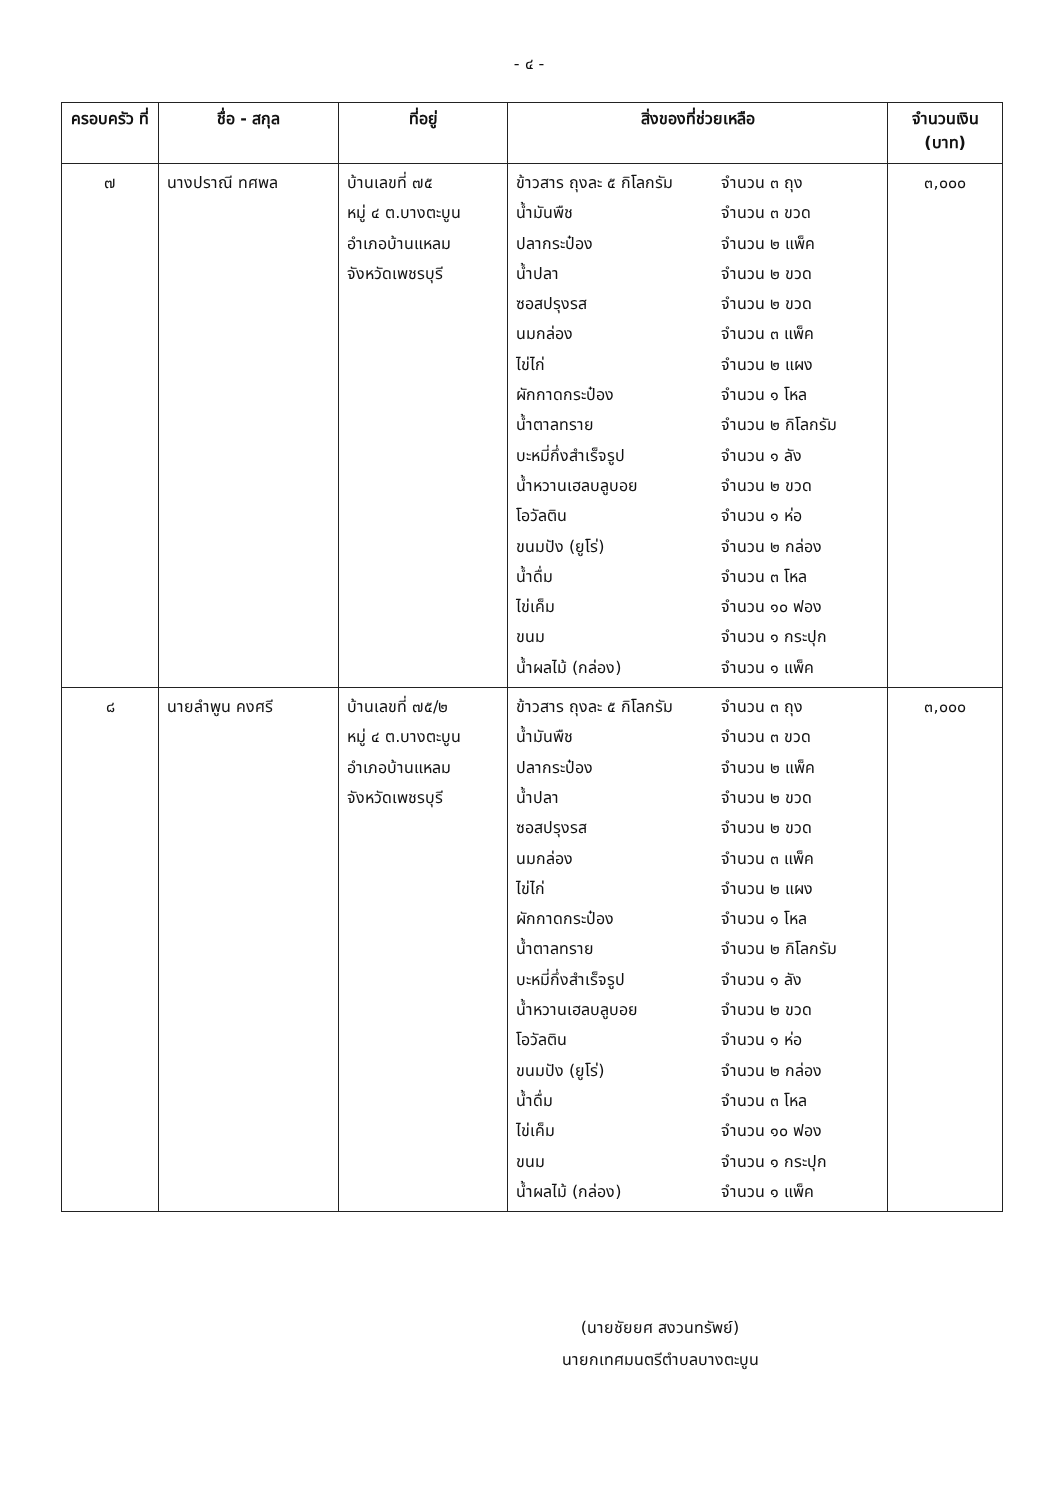- ๔ -
| ครอบครัว ที่ | ชื่อ - สกุล | ที่อยู่ | สิ่งของที่ช่วยเหลือ | จำนวนเงิน (บาท) |
| --- | --- | --- | --- | --- |
| ๗ | นางปราณี ทศพล | บ้านเลขที่ ๗๕ หมู่ ๔ ต.บางตะบูน อำเภอบ้านแหลม จังหวัดเพชรบุรี | ข้าวสาร ถุงละ ๕ กิโลกรัม จำนวน ๓ ถุง น้ำมันพืช จำนวน ๓ ขวด ปลากระป๋อง จำนวน ๒ แพ็ค น้ำปลา จำนวน ๒ ขวด ซอสปรุงรส จำนวน ๒ ขวด นมกล่อง จำนวน ๓ แพ็ค ไข่ไก่ จำนวน ๒ แผง ผักกาดกระป๋อง จำนวน ๑ โหล น้ำตาลทราย จำนวน ๒ กิโลกรัม บะหมี่กึ่งสำเร็จรูป จำนวน ๑ ลัง น้ำหวานเฮลบลูบอย จำนวน ๒ ขวด โอวัลติน จำนวน ๑ ห่อ ขนมปัง (ยูโร่) จำนวน ๒ กล่อง น้ำดื่ม จำนวน ๓ โหล ไข่เค็ม จำนวน ๑๐ ฟอง ขนม จำนวน ๑ กระปุก น้ำผลไม้ (กล่อง) จำนวน ๑ แพ็ค | ๓,๐๐๐ |
| ๘ | นายลำพูน คงศรี | บ้านเลขที่ ๗๕/๒ หมู่ ๔ ต.บางตะบูน อำเภอบ้านแหลม จังหวัดเพชรบุรี | ข้าวสาร ถุงละ ๕ กิโลกรัม จำนวน ๓ ถุง น้ำมันพืช จำนวน ๓ ขวด ปลากระป๋อง จำนวน ๒ แพ็ค น้ำปลา จำนวน ๒ ขวด ซอสปรุงรส จำนวน ๒ ขวด นมกล่อง จำนวน ๓ แพ็ค ไข่ไก่ จำนวน ๒ แผง ผักกาดกระป๋อง จำนวน ๑ โหล น้ำตาลทราย จำนวน ๒ กิโลกรัม บะหมี่กึ่งสำเร็จรูป จำนวน ๑ ลัง น้ำหวานเฮลบลูบอย จำนวน ๒ ขวด โอวัลติน จำนวน ๑ ห่อ ขนมปัง (ยูโร่) จำนวน ๒ กล่อง น้ำดื่ม จำนวน ๓ โหล ไข่เค็ม จำนวน ๑๐ ฟอง ขนม จำนวน ๑ กระปุก น้ำผลไม้ (กล่อง) จำนวน ๑ แพ็ค | ๓,๐๐๐ |
(นายชัยยศ สงวนทรัพย์)
นายกเทศมนตรีตำบลบางตะบูน